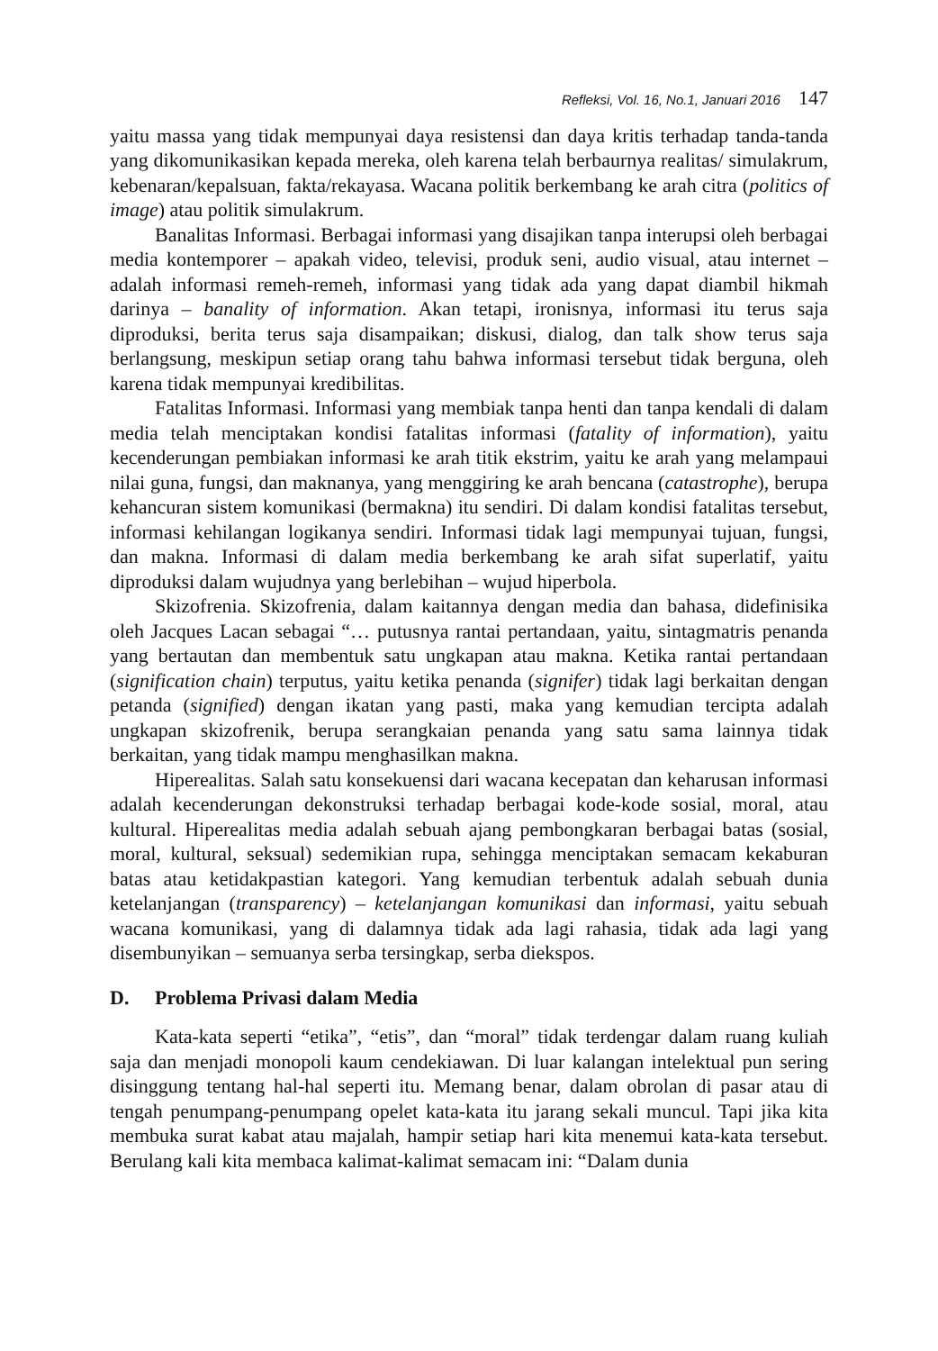Refleksi, Vol. 16, No.1, Januari 2016 147
yaitu massa yang tidak mempunyai daya resistensi dan daya kritis terhadap tanda-tanda yang dikomunikasikan kepada mereka, oleh karena telah berbaurnya realitas/ simulakrum, kebenaran/kepalsuan, fakta/rekayasa. Wacana politik berkembang ke arah citra (politics of image) atau politik simulakrum.
Banalitas Informasi. Berbagai informasi yang disajikan tanpa interupsi oleh berbagai media kontemporer – apakah video, televisi, produk seni, audio visual, atau internet – adalah informasi remeh-remeh, informasi yang tidak ada yang dapat diambil hikmah darinya – banality of information. Akan tetapi, ironisnya, informasi itu terus saja diproduksi, berita terus saja disampaikan; diskusi, dialog, dan talk show terus saja berlangsung, meskipun setiap orang tahu bahwa informasi tersebut tidak berguna, oleh karena tidak mempunyai kredibilitas.
Fatalitas Informasi. Informasi yang membiak tanpa henti dan tanpa kendali di dalam media telah menciptakan kondisi fatalitas informasi (fatality of information), yaitu kecenderungan pembiakan informasi ke arah titik ekstrim, yaitu ke arah yang melampaui nilai guna, fungsi, dan maknanya, yang menggiring ke arah bencana (catastrophe), berupa kehancuran sistem komunikasi (bermakna) itu sendiri. Di dalam kondisi fatalitas tersebut, informasi kehilangan logikanya sendiri. Informasi tidak lagi mempunyai tujuan, fungsi, dan makna. Informasi di dalam media berkembang ke arah sifat superlatif, yaitu diproduksi dalam wujudnya yang berlebihan – wujud hiperbola.
Skizofrenia. Skizofrenia, dalam kaitannya dengan media dan bahasa, didefinisika oleh Jacques Lacan sebagai “… putusnya rantai pertandaan, yaitu, sintagmatris penanda yang bertautan dan membentuk satu ungkapan atau makna. Ketika rantai pertandaan (signification chain) terputus, yaitu ketika penanda (signifer) tidak lagi berkaitan dengan petanda (signified) dengan ikatan yang pasti, maka yang kemudian tercipta adalah ungkapan skizofrenik, berupa serangkaian penanda yang satu sama lainnya tidak berkaitan, yang tidak mampu menghasilkan makna.
Hiperealitas. Salah satu konsekuensi dari wacana kecepatan dan keharusan informasi adalah kecenderungan dekonstruksi terhadap berbagai kode-kode sosial, moral, atau kultural. Hiperealitas media adalah sebuah ajang pembongkaran berbagai batas (sosial, moral, kultural, seksual) sedemikian rupa, sehingga menciptakan semacam kekaburan batas atau ketidakpastian kategori. Yang kemudian terbentuk adalah sebuah dunia ketelanjangan (transparency) – ketelanjangan komunikasi dan informasi, yaitu sebuah wacana komunikasi, yang di dalamnya tidak ada lagi rahasia, tidak ada lagi yang disembunyikan – semuanya serba tersingkap, serba diekspos.
D. Problema Privasi dalam Media
Kata-kata seperti “etika”, “etis”, dan “moral” tidak terdengar dalam ruang kuliah saja dan menjadi monopoli kaum cendekiawan. Di luar kalangan intelektual pun sering disinggung tentang hal-hal seperti itu. Memang benar, dalam obrolan di pasar atau di tengah penumpang-penumpang opelet kata-kata itu jarang sekali muncul. Tapi jika kita membuka surat kabat atau majalah, hampir setiap hari kita menemui kata-kata tersebut. Berulang kali kita membaca kalimat-kalimat semacam ini: “Dalam dunia